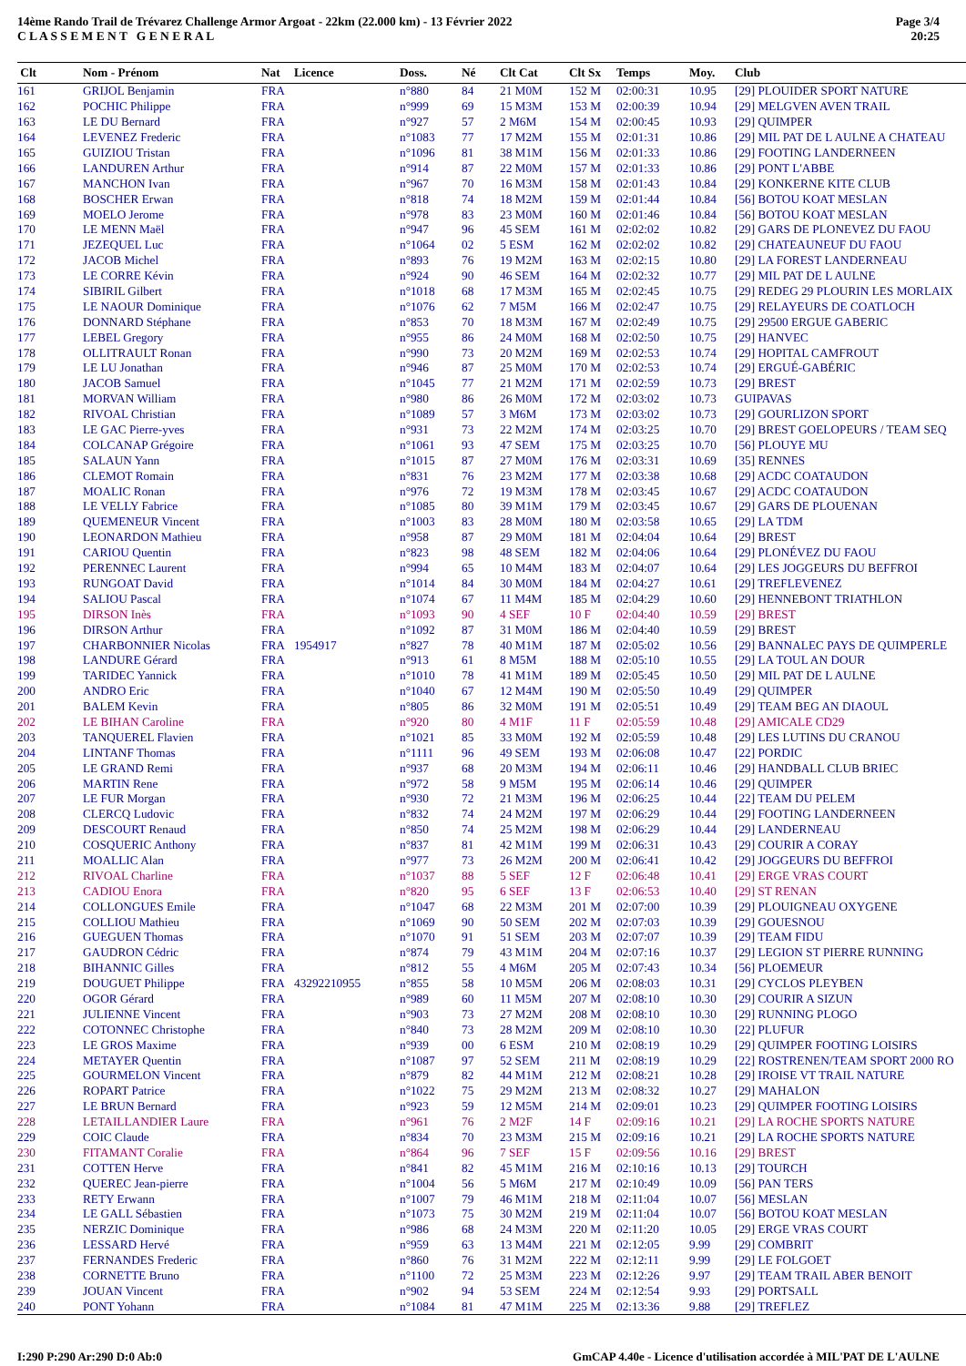14ème Rando Trail de Trévarez Challenge Armor Argoat - 22km (22.000 km) - 13 Février 2022
C L A S S E M E N T G E N E R A L
Page 3/4
20:25
| Clt | Nom - Prénom | Nat | Licence | Doss. | Né | Clt Cat | Clt Sx | Temps | Moy. | Club |
| --- | --- | --- | --- | --- | --- | --- | --- | --- | --- | --- |
| 161 | GRIJOL Benjamin | FRA | | n°880 | 84 | 21 M0M | 152 M | 02:00:31 | 10.95 | [29] PLOUIDER SPORT NATURE |
| 162 | POCHIC Philippe | FRA | | n°999 | 69 | 15 M3M | 153 M | 02:00:39 | 10.94 | [29] MELGVEN AVEN TRAIL |
| 163 | LE DU Bernard | FRA | | n°927 | 57 | 2 M6M | 154 M | 02:00:45 | 10.93 | [29] QUIMPER |
| 164 | LEVENEZ Frederic | FRA | | n°1083 | 77 | 17 M2M | 155 M | 02:01:31 | 10.86 | [29] MIL PAT DE L AULNE A CHATEAU |
| 165 | GUIZIOU Tristan | FRA | | n°1096 | 81 | 38 M1M | 156 M | 02:01:33 | 10.86 | [29] FOOTING LANDERNEEN |
| 166 | LANDUREN Arthur | FRA | | n°914 | 87 | 22 M0M | 157 M | 02:01:33 | 10.86 | [29] PONT L'ABBE |
| 167 | MANCHON Ivan | FRA | | n°967 | 70 | 16 M3M | 158 M | 02:01:43 | 10.84 | [29] KONKERNE KITE CLUB |
| 168 | BOSCHER Erwan | FRA | | n°818 | 74 | 18 M2M | 159 M | 02:01:44 | 10.84 | [56] BOTOU KOAT MESLAN |
| 169 | MOELO Jerome | FRA | | n°978 | 83 | 23 M0M | 160 M | 02:01:46 | 10.84 | [56] BOTOU KOAT MESLAN |
| 170 | LE MENN Maël | FRA | | n°947 | 96 | 45 SEM | 161 M | 02:02:02 | 10.82 | [29] GARS DE PLONEVEZ DU FAOU |
| 171 | JEZEQUEL Luc | FRA | | n°1064 | 02 | 5 ESM | 162 M | 02:02:02 | 10.82 | [29] CHATEAUNEUF DU FAOU |
| 172 | JACOB Michel | FRA | | n°893 | 76 | 19 M2M | 163 M | 02:02:15 | 10.80 | [29] LA FOREST LANDERNEAU |
| 173 | LE CORRE Kévin | FRA | | n°924 | 90 | 46 SEM | 164 M | 02:02:32 | 10.77 | [29] MIL PAT DE L AULNE |
| 174 | SIBIRIL Gilbert | FRA | | n°1018 | 68 | 17 M3M | 165 M | 02:02:45 | 10.75 | [29] REDEG 29 PLOURIN LES MORLAIX |
| 175 | LE NAOUR Dominique | FRA | | n°1076 | 62 | 7 M5M | 166 M | 02:02:47 | 10.75 | [29] RELAYEURS DE COATLOCH |
| 176 | DONNARD Stéphane | FRA | | n°853 | 70 | 18 M3M | 167 M | 02:02:49 | 10.75 | [29] 29500 ERGUE GABERIC |
| 177 | LEBEL Gregory | FRA | | n°955 | 86 | 24 M0M | 168 M | 02:02:50 | 10.75 | [29] HANVEC |
| 178 | OLLITRAULT Ronan | FRA | | n°990 | 73 | 20 M2M | 169 M | 02:02:53 | 10.74 | [29] HOPITAL CAMFROUT |
| 179 | LE LU Jonathan | FRA | | n°946 | 87 | 25 M0M | 170 M | 02:02:53 | 10.74 | [29] ERGUÉ-GABÉRIC |
| 180 | JACOB Samuel | FRA | | n°1045 | 77 | 21 M2M | 171 M | 02:02:59 | 10.73 | [29] BREST |
| 181 | MORVAN William | FRA | | n°980 | 86 | 26 M0M | 172 M | 02:03:02 | 10.73 | GUIPAVAS |
| 182 | RIVOAL Christian | FRA | | n°1089 | 57 | 3 M6M | 173 M | 02:03:02 | 10.73 | [29] GOURLIZON SPORT |
| 183 | LE GAC Pierre-yves | FRA | | n°931 | 73 | 22 M2M | 174 M | 02:03:25 | 10.70 | [29] BREST GOELOPEURS / TEAM SEQ |
| 184 | COLCANAP Grégoire | FRA | | n°1061 | 93 | 47 SEM | 175 M | 02:03:25 | 10.70 | [56] PLOUYE MU |
| 185 | SALAUN Yann | FRA | | n°1015 | 87 | 27 M0M | 176 M | 02:03:31 | 10.69 | [35] RENNES |
| 186 | CLEMOT Romain | FRA | | n°831 | 76 | 23 M2M | 177 M | 02:03:38 | 10.68 | [29] ACDC COATAUDON |
| 187 | MOALIC Ronan | FRA | | n°976 | 72 | 19 M3M | 178 M | 02:03:45 | 10.67 | [29] ACDC COATAUDON |
| 188 | LE VELLY Fabrice | FRA | | n°1085 | 80 | 39 M1M | 179 M | 02:03:45 | 10.67 | [29] GARS DE PLOUENAN |
| 189 | QUEMENEUR Vincent | FRA | | n°1003 | 83 | 28 M0M | 180 M | 02:03:58 | 10.65 | [29] LA TDM |
| 190 | LEONARDON Mathieu | FRA | | n°958 | 87 | 29 M0M | 181 M | 02:04:04 | 10.64 | [29] BREST |
| 191 | CARIOU Quentin | FRA | | n°823 | 98 | 48 SEM | 182 M | 02:04:06 | 10.64 | [29] PLONÉVEZ DU FAOU |
| 192 | PERENNEC Laurent | FRA | | n°994 | 65 | 10 M4M | 183 M | 02:04:07 | 10.64 | [29] LES JOGGEURS DU BEFFROI |
| 193 | RUNGOAT David | FRA | | n°1014 | 84 | 30 M0M | 184 M | 02:04:27 | 10.61 | [29] TREFLEVENEZ |
| 194 | SALIOU Pascal | FRA | | n°1074 | 67 | 11 M4M | 185 M | 02:04:29 | 10.60 | [29] HENNEBONT TRIATHLON |
| 195 | DIRSON Inès | FRA | | n°1093 | 90 | 4 SEF | 10 F | 02:04:40 | 10.59 | [29] BREST |
| 196 | DIRSON Arthur | FRA | | n°1092 | 87 | 31 M0M | 186 M | 02:04:40 | 10.59 | [29] BREST |
| 197 | CHARBONNIER Nicolas | FRA | 1954917 | n°827 | 78 | 40 M1M | 187 M | 02:05:02 | 10.56 | [29] BANNALEC PAYS DE QUIMPERLE |
| 198 | LANDURE Gérard | FRA | | n°913 | 61 | 8 M5M | 188 M | 02:05:10 | 10.55 | [29] LA TOUL AN DOUR |
| 199 | TARIDEC Yannick | FRA | | n°1010 | 78 | 41 M1M | 189 M | 02:05:45 | 10.50 | [29] MIL PAT DE L AULNE |
| 200 | ANDRO Eric | FRA | | n°1040 | 67 | 12 M4M | 190 M | 02:05:50 | 10.49 | [29] QUIMPER |
| 201 | BALEM Kevin | FRA | | n°805 | 86 | 32 M0M | 191 M | 02:05:51 | 10.49 | [29] TEAM BEG AN DIAOUL |
| 202 | LE BIHAN Caroline | FRA | | n°920 | 80 | 4 M1F | 11 F | 02:05:59 | 10.48 | [29] AMICALE CD29 |
| 203 | TANQUEREL Flavien | FRA | | n°1021 | 85 | 33 M0M | 192 M | 02:05:59 | 10.48 | [29] LES LUTINS DU CRANOU |
| 204 | LINTANF Thomas | FRA | | n°1111 | 96 | 49 SEM | 193 M | 02:06:08 | 10.47 | [22] PORDIC |
| 205 | LE GRAND Remi | FRA | | n°937 | 68 | 20 M3M | 194 M | 02:06:11 | 10.46 | [29] HANDBALL CLUB BRIEC |
| 206 | MARTIN Rene | FRA | | n°972 | 58 | 9 M5M | 195 M | 02:06:14 | 10.46 | [29] QUIMPER |
| 207 | LE FUR Morgan | FRA | | n°930 | 72 | 21 M3M | 196 M | 02:06:25 | 10.44 | [22] TEAM DU PELEM |
| 208 | CLERCQ Ludovic | FRA | | n°832 | 74 | 24 M2M | 197 M | 02:06:29 | 10.44 | [29] FOOTING LANDERNEEN |
| 209 | DESCOURT Renaud | FRA | | n°850 | 74 | 25 M2M | 198 M | 02:06:29 | 10.44 | [29] LANDERNEAU |
| 210 | COSQUERIC Anthony | FRA | | n°837 | 81 | 42 M1M | 199 M | 02:06:31 | 10.43 | [29] COURIR A CORAY |
| 211 | MOALLIC Alan | FRA | | n°977 | 73 | 26 M2M | 200 M | 02:06:41 | 10.42 | [29] JOGGEURS DU BEFFROI |
| 212 | RIVOAL Charline | FRA | | n°1037 | 88 | 5 SEF | 12 F | 02:06:48 | 10.41 | [29] ERGE VRAS COURT |
| 213 | CADIOU Enora | FRA | | n°820 | 95 | 6 SEF | 13 F | 02:06:53 | 10.40 | [29] ST RENAN |
| 214 | COLLONGUES Emile | FRA | | n°1047 | 68 | 22 M3M | 201 M | 02:07:00 | 10.39 | [29] PLOUIGNEAU OXYGENE |
| 215 | COLLIOU Mathieu | FRA | | n°1069 | 90 | 50 SEM | 202 M | 02:07:03 | 10.39 | [29] GOUESNOU |
| 216 | GUEGUEN Thomas | FRA | | n°1070 | 91 | 51 SEM | 203 M | 02:07:07 | 10.39 | [29] TEAM FIDU |
| 217 | GAUDRON Cédric | FRA | | n°874 | 79 | 43 M1M | 204 M | 02:07:16 | 10.37 | [29] LEGION ST PIERRE RUNNING |
| 218 | BIHANNIC Gilles | FRA | | n°812 | 55 | 4 M6M | 205 M | 02:07:43 | 10.34 | [56] PLOEMEUR |
| 219 | DOUGUET Philippe | FRA | 43292210955 | n°855 | 58 | 10 M5M | 206 M | 02:08:03 | 10.31 | [29] CYCLOS PLEYBEN |
| 220 | OGOR Gérard | FRA | | n°989 | 60 | 11 M5M | 207 M | 02:08:10 | 10.30 | [29] COURIR A SIZUN |
| 221 | JULIENNE Vincent | FRA | | n°903 | 73 | 27 M2M | 208 M | 02:08:10 | 10.30 | [29] RUNNING PLOGO |
| 222 | COTONNEC Christophe | FRA | | n°840 | 73 | 28 M2M | 209 M | 02:08:10 | 10.30 | [22] PLUFUR |
| 223 | LE GROS Maxime | FRA | | n°939 | 00 | 6 ESM | 210 M | 02:08:19 | 10.29 | [29] QUIMPER FOOTING LOISIRS |
| 224 | METAYER Quentin | FRA | | n°1087 | 97 | 52 SEM | 211 M | 02:08:19 | 10.29 | [22] ROSTRENEN/TEAM SPORT 2000 RO |
| 225 | GOURMELON Vincent | FRA | | n°879 | 82 | 44 M1M | 212 M | 02:08:21 | 10.28 | [29] IROISE VT TRAIL NATURE |
| 226 | ROPART Patrice | FRA | | n°1022 | 75 | 29 M2M | 213 M | 02:08:32 | 10.27 | [29] MAHALON |
| 227 | LE BRUN Bernard | FRA | | n°923 | 59 | 12 M5M | 214 M | 02:09:01 | 10.23 | [29] QUIMPER FOOTING LOISIRS |
| 228 | LETAILLANDIER Laure | FRA | | n°961 | 76 | 2 M2F | 14 F | 02:09:16 | 10.21 | [29] LA ROCHE SPORTS NATURE |
| 229 | COIC Claude | FRA | | n°834 | 70 | 23 M3M | 215 M | 02:09:16 | 10.21 | [29] LA ROCHE SPORTS NATURE |
| 230 | FITAMANT Coralie | FRA | | n°864 | 96 | 7 SEF | 15 F | 02:09:56 | 10.16 | [29] BREST |
| 231 | COTTEN Herve | FRA | | n°841 | 82 | 45 M1M | 216 M | 02:10:16 | 10.13 | [29] TOURCH |
| 232 | QUEREC Jean-pierre | FRA | | n°1004 | 56 | 5 M6M | 217 M | 02:10:49 | 10.09 | [56] PAN TERS |
| 233 | RETY Erwann | FRA | | n°1007 | 79 | 46 M1M | 218 M | 02:11:04 | 10.07 | [56] MESLAN |
| 234 | LE GALL Sébastien | FRA | | n°1073 | 75 | 30 M2M | 219 M | 02:11:04 | 10.07 | [56] BOTOU KOAT MESLAN |
| 235 | NERZIC Dominique | FRA | | n°986 | 68 | 24 M3M | 220 M | 02:11:20 | 10.05 | [29] ERGE VRAS COURT |
| 236 | LESSARD Hervé | FRA | | n°959 | 63 | 13 M4M | 221 M | 02:12:05 | 9.99 | [29] COMBRIT |
| 237 | FERNANDES Frederic | FRA | | n°860 | 76 | 31 M2M | 222 M | 02:12:11 | 9.99 | [29] LE FOLGOET |
| 238 | CORNETTE Bruno | FRA | | n°1100 | 72 | 25 M3M | 223 M | 02:12:26 | 9.97 | [29] TEAM TRAIL ABER BENOIT |
| 239 | JOUAN Vincent | FRA | | n°902 | 94 | 53 SEM | 224 M | 02:12:54 | 9.93 | [29] PORTSALL |
| 240 | PONT Yohann | FRA | | n°1084 | 81 | 47 M1M | 225 M | 02:13:36 | 9.88 | [29] TREFLEZ |
I:290 P:290 Ar:290 D:0 Ab:0 GmCAP 4.40e - Licence d'utilisation accordée à MIL'PAT DE L'AULNE